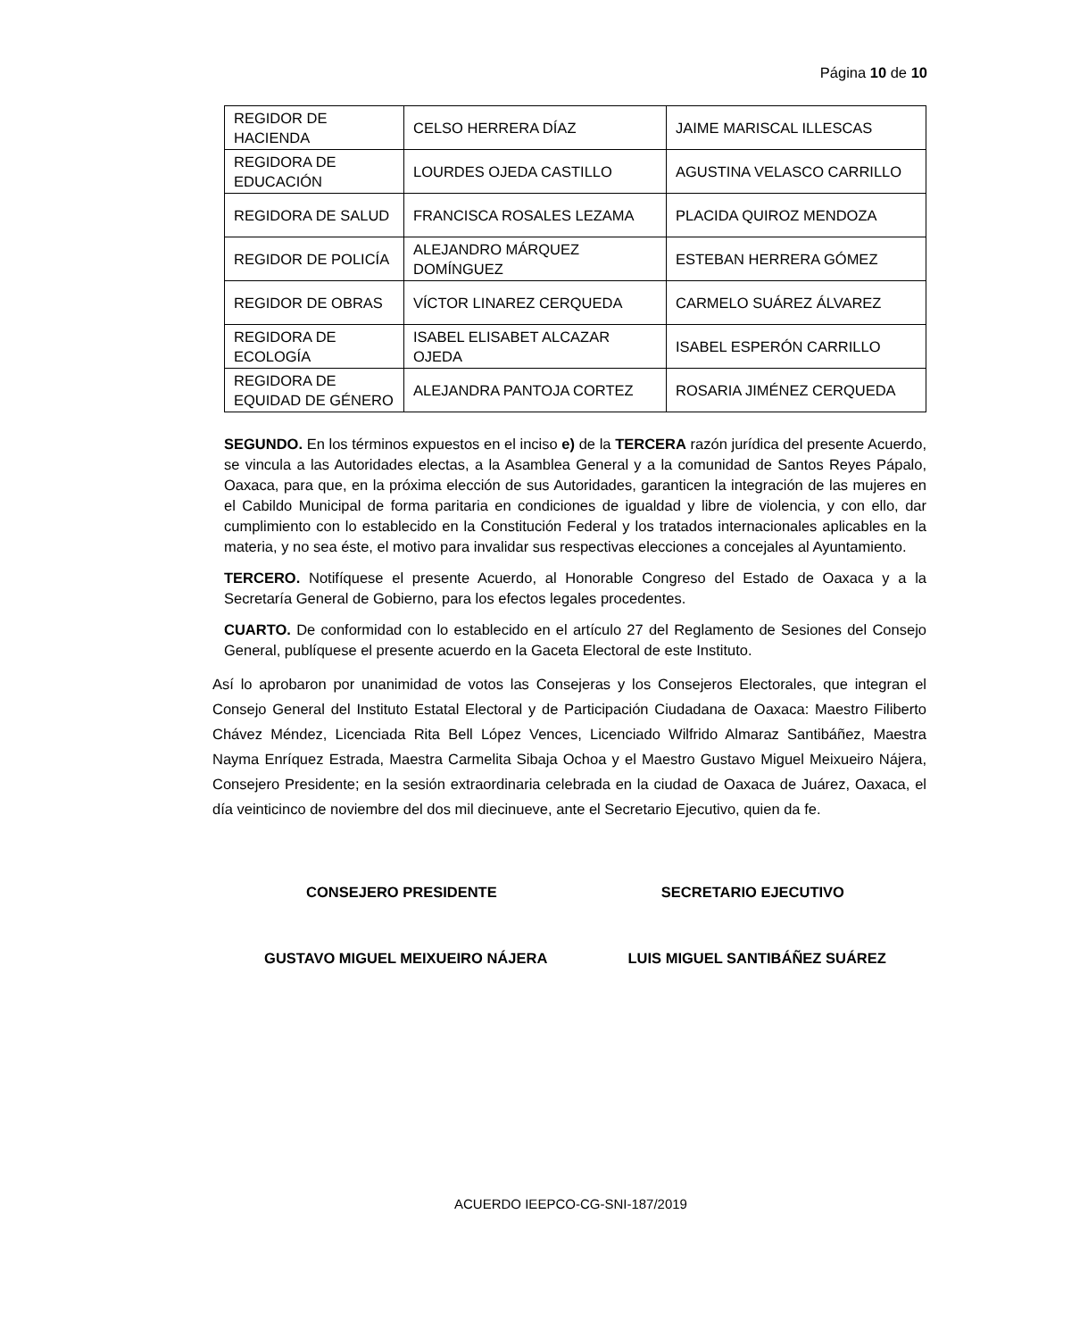Página 10 de 10
| REGIDOR DE HACIENDA | CELSO HERRERA DÍAZ | JAIME MARISCAL ILLESCAS |
| REGIDORA DE EDUCACIÓN | LOURDES OJEDA CASTILLO | AGUSTINA VELASCO CARRILLO |
| REGIDORA DE SALUD | FRANCISCA ROSALES LEZAMA | PLACIDA QUIROZ MENDOZA |
| REGIDOR DE POLICÍA | ALEJANDRO MÁRQUEZ DOMÍNGUEZ | ESTEBAN HERRERA GÓMEZ |
| REGIDOR DE OBRAS | VÍCTOR LINAREZ CERQUEDA | CARMELO SUÁREZ ÁLVAREZ |
| REGIDORA DE ECOLOGÍA | ISABEL ELISABET ALCAZAR OJEDA | ISABEL ESPERÓN CARRILLO |
| REGIDORA DE EQUIDAD DE GÉNERO | ALEJANDRA PANTOJA CORTEZ | ROSARIA JIMÉNEZ CERQUEDA |
SEGUNDO. En los términos expuestos en el inciso e) de la TERCERA razón jurídica del presente Acuerdo, se vincula a las Autoridades electas, a la Asamblea General y a la comunidad de Santos Reyes Pápalo, Oaxaca, para que, en la próxima elección de sus Autoridades, garanticen la integración de las mujeres en el Cabildo Municipal de forma paritaria en condiciones de igualdad y libre de violencia, y con ello, dar cumplimiento con lo establecido en la Constitución Federal y los tratados internacionales aplicables en la materia, y no sea éste, el motivo para invalidar sus respectivas elecciones a concejales al Ayuntamiento.
TERCERO. Notifíquese el presente Acuerdo, al Honorable Congreso del Estado de Oaxaca y a la Secretaría General de Gobierno, para los efectos legales procedentes.
CUARTO. De conformidad con lo establecido en el artículo 27 del Reglamento de Sesiones del Consejo General, publíquese el presente acuerdo en la Gaceta Electoral de este Instituto.
Así lo aprobaron por unanimidad de votos las Consejeras y los Consejeros Electorales, que integran el Consejo General del Instituto Estatal Electoral y de Participación Ciudadana de Oaxaca: Maestro Filiberto Chávez Méndez, Licenciada Rita Bell López Vences, Licenciado Wilfrido Almaraz Santibáñez, Maestra Nayma Enríquez Estrada, Maestra Carmelita Sibaja Ochoa y el Maestro Gustavo Miguel Meixueiro Nájera, Consejero Presidente; en la sesión extraordinaria celebrada en la ciudad de Oaxaca de Juárez, Oaxaca, el día veinticinco de noviembre del dos mil diecinueve, ante el Secretario Ejecutivo, quien da fe.
CONSEJERO PRESIDENTE SECRETARIO EJECUTIVO
GUSTAVO MIGUEL MEIXUEIRO NÁJERA LUIS MIGUEL SANTIBÁÑEZ SUÁREZ
ACUERDO IEEPCO-CG-SNI-187/2019